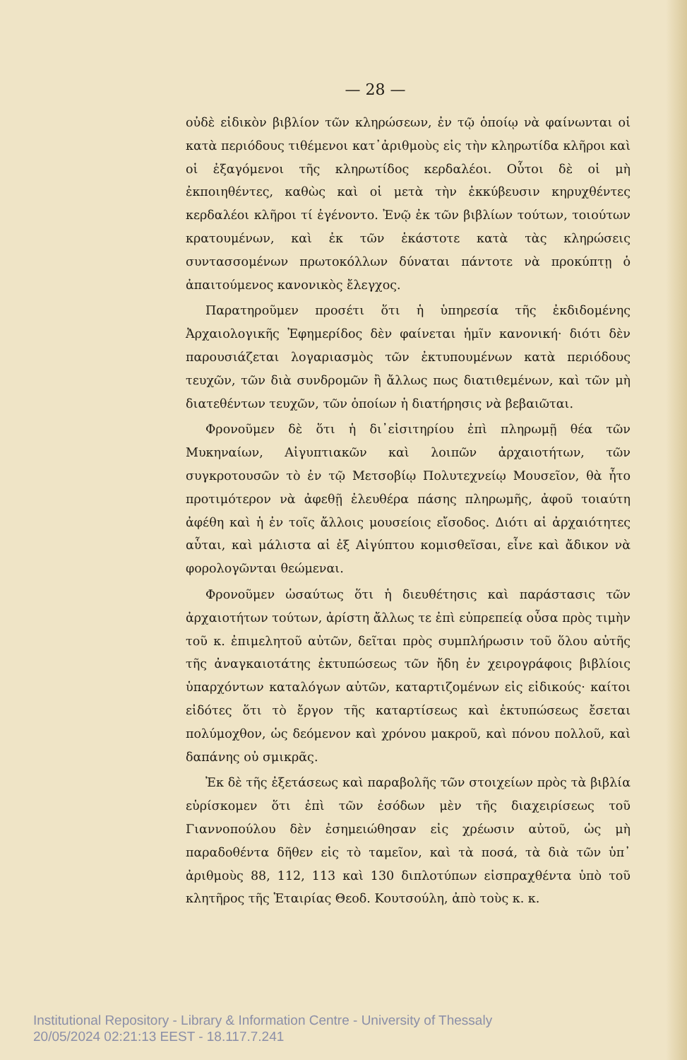— 28 —
οὐδὲ εἰδικὸν βιβλίον τῶν κληρώσεων, ἐν τῷ ὁποίῳ νὰ φαίνωνται οἱ κατὰ περιόδους τιθέμενοι κατ᾽ἀριθμοὺς εἰς τὴν κληρωτίδα κλῆροι καὶ οἱ ἐξαγόμενοι τῆς κληρωτίδος κερδαλέοι. Οὗτοι δὲ οἱ μὴ ἐκποιηθέντες, καθὼς καὶ οἱ μετὰ τὴν ἐκκύβευσιν κηρυχθέντες κερδαλέοι κλῆροι τί ἐγένοντο. Ἐνῷ ἐκ τῶν βιβλίων τούτων, τοιούτων κρατουμένων, καὶ ἐκ τῶν ἑκάστοτε κατὰ τὰς κληρώσεις συντασσομένων πρωτοκόλλων δύναται πάντοτε νὰ προκύπτῃ ὁ ἀπαιτούμενος κανονικὸς ἔλεγχος.
Παρατηροῦμεν προσέτι ὅτι ἡ ὑπηρεσία τῆς ἐκδιδομένης Ἀρχαιολογικῆς Ἐφημερίδος δὲν φαίνεται ἡμῖν κανονική· διότι δὲν παρουσιάζεται λογαριασμὸς τῶν ἐκτυπουμένων κατὰ περιόδους τευχῶν, τῶν διὰ συνδρομῶν ἢ ἄλλως πως διατιθεμένων, καὶ τῶν μὴ διατεθέντων τευχῶν, τῶν ὁποίων ἡ διατήρησις νὰ βεβαιῶται.
Φρονοῦμεν δὲ ὅτι ἡ δι᾽εἰσιτηρίου ἐπὶ πληρωμῇ θέα τῶν Μυκηναίων, Αἰγυπτιακῶν καὶ λοιπῶν ἀρχαιοτήτων, τῶν συγκροτουσῶν τὸ ἐν τῷ Μετσοβίῳ Πολυτεχνείῳ Μουσεῖον, θὰ ἦτο προτιμότερον νὰ ἀφεθῇ ἐλευθέρα πάσης πληρωμῆς, ἀφοῦ τοιαύτη ἀφέθη καὶ ἡ ἐν τοῖς ἄλλοις μουσείοις εἴσοδος. Διότι αἱ ἀρχαιότητες αὗται, καὶ μάλιστα αἱ ἐξ Αἰγύπτου κομισθεῖσαι, εἶνε καὶ ἄδικον νὰ φορολογῶνται θεώμεναι.
Φρονοῦμεν ὡσαύτως ὅτι ἡ διευθέτησις καὶ παράστασις τῶν ἀρχαιοτήτων τούτων, ἀρίστη ἄλλως τε ἐπὶ εὐπρεπείᾳ οὖσα πρὸς τιμὴν τοῦ κ. ἐπιμελητοῦ αὐτῶν, δεῖται πρὸς συμπλήρωσιν τοῦ ὅλου αὐτῆς τῆς ἀναγκαιοτάτης ἐκτυπώσεως τῶν ἤδη ἐν χειρογράφοις βιβλίοις ὑπαρχόντων καταλόγων αὐτῶν, καταρτιζομένων εἰς εἰδικούς· καίτοι εἰδότες ὅτι τὸ ἔργον τῆς καταρτίσεως καὶ ἐκτυπώσεως ἔσεται πολύμοχθον, ὡς δεόμενον καὶ χρόνου μακροῦ, καὶ πόνου πολλοῦ, καὶ δαπάνης οὐ σμικρᾶς.
Ἐκ δὲ τῆς ἐξετάσεως καὶ παραβολῆς τῶν στοιχείων πρὸς τὰ βιβλία εὑρίσκομεν ὅτι ἐπὶ τῶν ἐσόδων μὲν τῆς διαχειρίσεως τοῦ Γιαννοπούλου δὲν ἐσημειώθησαν εἰς χρέωσιν αὐτοῦ, ὡς μὴ παραδοθέντα δῆθεν εἰς τὸ ταμεῖον, καὶ τὰ ποσά, τὰ διὰ τῶν ὑπ᾽ ἀριθμοὺς 88, 112, 113 καὶ 130 διπλοτύπων εἰσπραχθέντα ὑπὸ τοῦ κλητῆρος τῆς Ἑταιρίας Θεοδ. Κουτσούλη, ἀπὸ τοὺς κ. κ.
Institutional Repository - Library & Information Centre - University of Thessaly
20/05/2024 02:21:13 EEST - 18.117.7.241